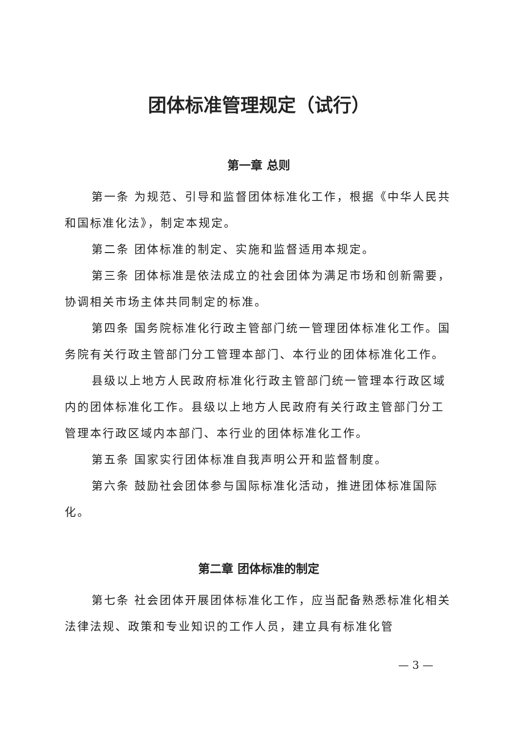团体标准管理规定（试行）
第一章 总则
第一条 为规范、引导和监督团体标准化工作，根据《中华人民共和国标准化法》，制定本规定。
第二条 团体标准的制定、实施和监督适用本规定。
第三条 团体标准是依法成立的社会团体为满足市场和创新需要，协调相关市场主体共同制定的标准。
第四条 国务院标准化行政主管部门统一管理团体标准化工作。国务院有关行政主管部门分工管理本部门、本行业的团体标准化工作。
县级以上地方人民政府标准化行政主管部门统一管理本行政区域内的团体标准化工作。县级以上地方人民政府有关行政主管部门分工管理本行政区域内本部门、本行业的团体标准化工作。
第五条 国家实行团体标准自我声明公开和监督制度。
第六条 鼓励社会团体参与国际标准化活动，推进团体标准国际化。
第二章 团体标准的制定
第七条 社会团体开展团体标准化工作，应当配备熟悉标准化相关法律法规、政策和专业知识的工作人员，建立具有标准化管
— 3 —